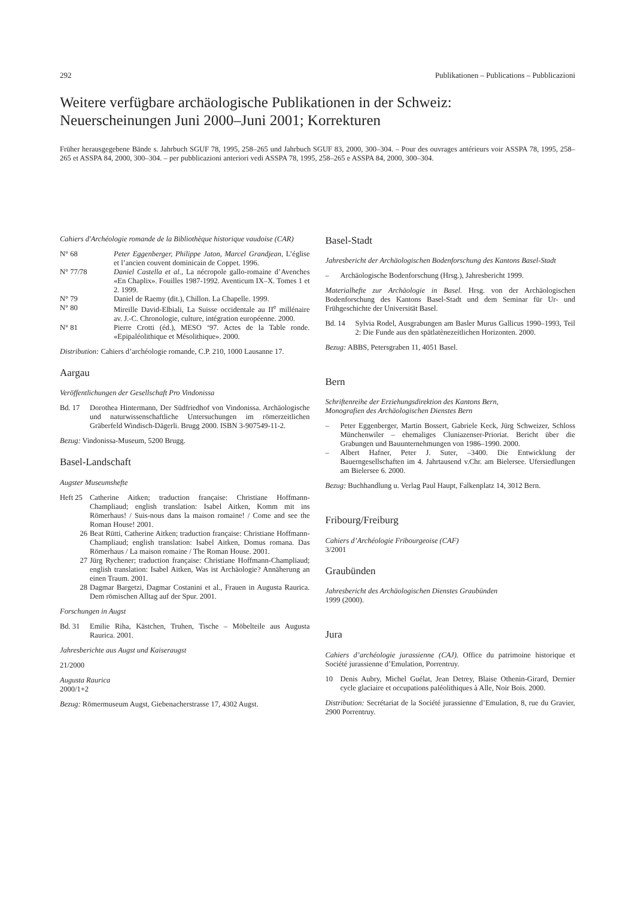292 Publikationen – Publications – Pubblicazioni
Weitere verfügbare archäologische Publikationen in der Schweiz:
Neuerscheinungen Juni 2000–Juni 2001; Korrekturen
Früher herausgegebene Bände s. Jahrbuch SGUF 78, 1995, 258–265 und Jahrbuch SGUF 83, 2000, 300–304. – Pour des ouvrages antérieurs voir ASSPA 78, 1995, 258–265 et ASSPA 84, 2000, 300–304. – per pubblicazioni anteriori vedi ASSPA 78, 1995, 258–265 e ASSPA 84, 2000, 300–304.
Cahiers d'Archéologie romande de la Bibliothèque historique vaudoise (CAR)
N° 68 Peter Eggenberger, Philippe Jaton, Marcel Grandjean, L’église et l’ancien couvent dominicain de Coppet. 1996.
N° 77/78 Daniel Castella et al., La nécropole gallo-romaine d’Avenches «En Chaplix». Fouilles 1987-1992. Aventicum IX–X. Tomes 1 et 2. 1999.
N° 79 Daniel de Raemy (dit.), Chillon. La Chapelle. 1999.
N° 80 Mireille David-Elbiali, La Suisse occidentale au II<sup>e</sup> millénaire av. J.-C. Chronologie, culture, intégration européenne. 2000.
N° 81 Pierre Crotti (éd.), MESO ‘97. Actes de la Table ronde. «Epipaléolithique et Mésolithique». 2000.
Distribution: Cahiers d’archéologie romande, C.P. 210, 1000 Lausanne 17.
Aargau
Veröffentlichungen der Gesellschaft Pro Vindonissa
Bd. 17 Dorothea Hintermann, Der Südfriedhof von Vindonissa. Archäologische und naturwissenschaftliche Untersuchungen im römerzeitlichen Gräberfeld Windisch-Dägerli. Brugg 2000. ISBN 3-907549-11-2.
Bezug: Vindonissa-Museum, 5200 Brugg.
Basel-Landschaft
Augster Museumshefte
Heft 25 Catherine Aitken; traduction française: Christiane Hoffmann-Champliaud; english translation: Isabel Aitken, Komm mit ins Römerhaus! / Suis-nous dans la maison romaine! / Come and see the Roman House! 2001.
26 Beat Rütti, Catherine Aitken; traduction française: Christiane Hoffmann-Champliaud; english translation: Isabel Aitken, Domus romana. Das Römerhaus / La maison romaine / The Roman House. 2001.
27 Jürg Rychener; traduction française: Christiane Hoffmann-Champliaud; english translation: Isabel Aitken, Was ist Archäologie? Annäherung an einen Traum. 2001.
28 Dagmar Bargetzi, Dagmar Costanini et al., Frauen in Augusta Raurica. Dem römischen Alltag auf der Spur. 2001.
Forschungen in Augst
Bd. 31 Emilie Riha, Kästchen, Truhen, Tische – Möbelteile aus Augusta Raurica. 2001.
Jahresberichte aus Augst und Kaiseraugst
21/2000
Augusta Raurica
2000/1+2
Bezug: Römermuseum Augst, Giebenacherstrasse 17, 4302 Augst.
Basel-Stadt
Jahresbericht der Archäologischen Bodenforschung des Kantons Basel-Stadt
– Archäologische Bodenforschung (Hrsg.), Jahresbericht 1999.
Materialhefte zur Archäologie in Basel. Hrsg. von der Archäologischen Bodenforschung des Kantons Basel-Stadt und dem Seminar für Ur- und Frühgeschichte der Universität Basel.
Bd. 14 Sylvia Rodel, Ausgrabungen am Basler Murus Gallicus 1990–1993, Teil 2: Die Funde aus den spätlatènezeitlichen Horizonten. 2000.
Bezug: ABBS, Petersgraben 11, 4051 Basel.
Bern
Schriftenreihe der Erziehungsdirektion des Kantons Bern,
Monografien des Archäologischen Dienstes Bern
– Peter Eggenberger, Martin Bossert, Gabriele Keck, Jürg Schweizer, Schloss Münchenwiler – ehemaliges Cluniazenser-Prioriat. Bericht über die Grabungen und Bauunternehmungen von 1986–1990. 2000.
– Albert Hafner, Peter J. Suter, –3400. Die Entwicklung der Bauerngesellschaften im 4. Jahrtausend v.Chr. am Bielersee. Ufersiedlungen am Bielersee 6. 2000.
Bezug: Buchhandlung u. Verlag Paul Haupt, Falkenplatz 14, 3012 Bern.
Fribourg/Freiburg
Cahiers d’Archéologie Fribourgeoise (CAF)
3/2001
Graubünden
Jahresbericht des Archäologischen Dienstes Graubünden
1999 (2000).
Jura
Cahiers d’archéologie jurassienne (CAJ). Office du patrimoine historique et Société jurassienne d’Emulation, Porrentruy.
10 Denis Aubry, Michel Guélat, Jean Detrey, Blaise Othenin-Girard, Dernier cycle glaciaire et occupations paléolithiques à Alle, Noir Bois. 2000.
Distribution: Secrétariat de la Société jurassienne d’Emulation, 8, rue du Gravier, 2900 Porrentruy.